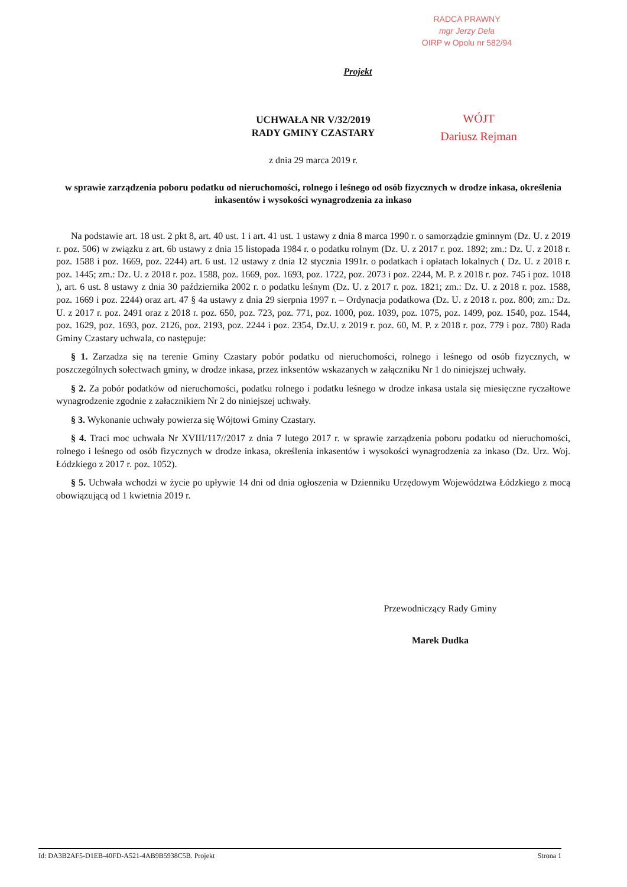RADCA PRAWNY
mgr Jerzy Dela
OIRP w Opolu nr 582/94
Projekt
UCHWAŁA NR V/32/2019
RADY GMINY CZASTARY
WÓJT
Dariusz Rejman
z dnia 29 marca 2019 r.
w sprawie zarządzenia poboru podatku od nieruchomości, rolnego i leśnego od osób fizycznych w drodze inkasa, określenia inkasentów i wysokości wynagrodzenia za inkaso
Na podstawie art. 18 ust. 2 pkt 8, art. 40 ust. 1 i art. 41 ust. 1 ustawy z dnia 8 marca 1990 r. o samorządzie gminnym (Dz. U. z 2019 r. poz. 506) w związku z art. 6b ustawy z dnia 15 listopada 1984 r. o podatku rolnym (Dz. U. z 2017 r. poz. 1892; zm.: Dz. U. z 2018 r. poz. 1588 i poz. 1669, poz. 2244) art. 6 ust. 12 ustawy z dnia 12 stycznia 1991r. o podatkach i opłatach lokalnych ( Dz. U. z 2018 r. poz. 1445; zm.: Dz. U. z 2018 r. poz. 1588, poz. 1669, poz. 1693, poz. 1722, poz. 2073 i poz. 2244, M. P. z 2018 r. poz. 745 i poz. 1018 ), art. 6 ust. 8 ustawy z dnia 30 października 2002 r. o podatku leśnym (Dz. U. z 2017 r. poz. 1821; zm.: Dz. U. z 2018 r. poz. 1588, poz. 1669 i poz. 2244) oraz art. 47 § 4a ustawy z dnia 29 sierpnia 1997 r. – Ordynacja podatkowa (Dz. U. z 2018 r. poz. 800; zm.: Dz. U. z 2017 r. poz. 2491 oraz z 2018 r. poz. 650, poz. 723, poz. 771, poz. 1000, poz. 1039, poz. 1075, poz. 1499, poz. 1540, poz. 1544, poz. 1629, poz. 1693, poz. 2126, poz. 2193, poz. 2244 i poz. 2354, Dz.U. z 2019 r. poz. 60, M. P. z 2018 r. poz. 779 i poz. 780) Rada Gminy Czastary uchwala, co następuje:
§ 1. Zarzadza się na terenie Gminy Czastary pobór podatku od nieruchomości, rolnego i leśnego od osób fizycznych, w poszczególnych sołectwach gminy, w drodze inkasa, przez inksentów wskazanych w załączniku Nr 1 do niniejszej uchwały.
§ 2. Za pobór podatków od nieruchomości, podatku rolnego i podatku leśnego w drodze inkasa ustala się miesięczne ryczałtowe wynagrodzenie zgodnie z załacznikiem Nr 2 do niniejszej uchwały.
§ 3. Wykonanie uchwały powierza się Wójtowi Gminy Czastary.
§ 4. Traci moc uchwała Nr XVIII/117//2017 z dnia 7 lutego 2017 r. w sprawie zarządzenia poboru podatku od nieruchomości, rolnego i leśnego od osób fizycznych w drodze inkasa, określenia inkasentów i wysokości wynagrodzenia za inkaso (Dz. Urz. Woj. Łódzkiego z 2017 r. poz. 1052).
§ 5. Uchwała wchodzi w życie po upływie 14 dni od dnia ogłoszenia w Dzienniku Urzędowym Województwa Łódzkiego z mocą obowiązującą od 1 kwietnia 2019 r.
Przewodniczący Rady Gminy
Marek Dudka
Id: DA3B2AF5-D1EB-40FD-A521-4AB9B5938C5B. Projekt Strona 1